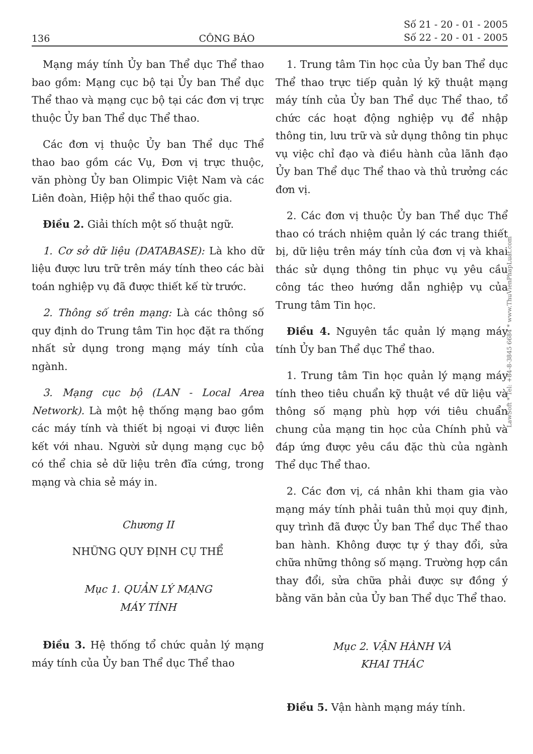136 CÔNG BÁO Số 21 - 20 - 01 - 2005
Số 22 - 20 - 01 - 2005
Mạng máy tính Ủy ban Thể dục Thể thao bao gồm: Mạng cục bộ tại Ủy ban Thể dục Thể thao và mạng cục bộ tại các đơn vị trực thuộc Ủy ban Thể dục Thể thao.
Các đơn vị thuộc Ủy ban Thể dục Thể thao bao gồm các Vụ, Đơn vị trực thuộc, văn phòng Ủy ban Olimpic Việt Nam và các Liên đoàn, Hiệp hội thể thao quốc gia.
Điều 2. Giải thích một số thuật ngữ.
1. Cơ sở dữ liệu (DATABASE): Là kho dữ liệu được lưu trữ trên máy tính theo các bài toán nghiệp vụ đã được thiết kế từ trước.
2. Thông số trên mạng: Là các thông số quy định do Trung tâm Tin học đặt ra thống nhất sử dụng trong mạng máy tính của ngành.
3. Mạng cục bộ (LAN - Local Area Network). Là một hệ thống mạng bao gồm các máy tính và thiết bị ngoại vi được liên kết với nhau. Người sử dụng mạng cục bộ có thể chia sẻ dữ liệu trên đĩa cứng, trong mạng và chia sẻ máy in.
Chương II
NHỮNG QUY ĐỊNH CỤ THỂ
Mục 1. QUẢN LÝ MẠNG
MÁY TÍNH
Điều 3. Hệ thống tổ chức quản lý mạng máy tính của Ủy ban Thể dục Thể thao
1. Trung tâm Tin học của Ủy ban Thể dục Thể thao trực tiếp quản lý kỹ thuật mạng máy tính của Ủy ban Thể dục Thể thao, tổ chức các hoạt động nghiệp vụ để nhập thông tin, lưu trữ và sử dụng thông tin phục vụ việc chỉ đạo và điều hành của lãnh đạo Ủy ban Thể dục Thể thao và thủ trưởng các đơn vị.
2. Các đơn vị thuộc Ủy ban Thể dục Thể thao có trách nhiệm quản lý các trang thiết bị, dữ liệu trên máy tính của đơn vị và khai thác sử dụng thông tin phục vụ yêu cầu công tác theo hướng dẫn nghiệp vụ của Trung tâm Tin học.
Điều 4. Nguyên tắc quản lý mạng máy tính Ủy ban Thể dục Thể thao.
1. Trung tâm Tin học quản lý mạng máy tính theo tiêu chuẩn kỹ thuật về dữ liệu và thông số mạng phù hợp với tiêu chuẩn chung của mạng tin học của Chính phủ và đáp ứng được yêu cầu đặc thù của ngành Thể dục Thể thao.
2. Các đơn vị, cá nhân khi tham gia vào mạng máy tính phải tuân thủ mọi quy định, quy trình đã được Ủy ban Thể dục Thể thao ban hành. Không được tự ý thay đổi, sửa chữa những thông số mạng. Trường hợp cần thay đổi, sửa chữa phải được sự đồng ý bằng văn bản của Ủy ban Thể dục Thể thao.
Mục 2. VẬN HÀNH VÀ
KHAI THÁC
Điều 5. Vận hành mạng máy tính.
LawSoft * Tel: +84-8-3845 6684 * www.ThuVienPhapLuat.com